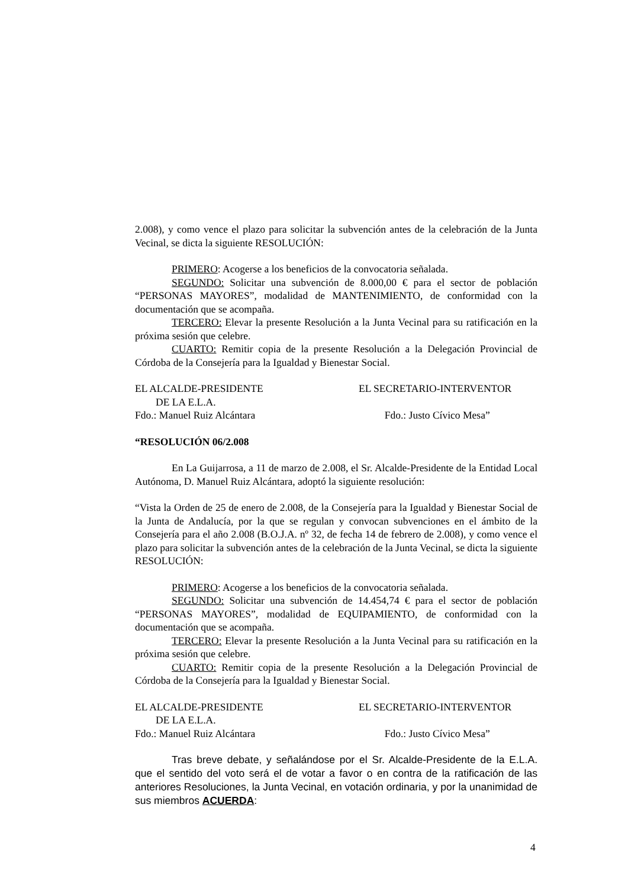2.008), y como vence el plazo para solicitar la subvención antes de la celebración de la Junta Vecinal, se dicta la siguiente RESOLUCIÓN:
PRIMERO: Acogerse a los beneficios de la convocatoria señalada.
SEGUNDO: Solicitar una subvención de 8.000,00 € para el sector de población “PERSONAS MAYORES”, modalidad de MANTENIMIENTO, de conformidad con la documentación que se acompaña.
TERCERO: Elevar la presente Resolución a la Junta Vecinal para su ratificación en la próxima sesión que celebre.
CUARTO: Remitir copia de la presente Resolución a la Delegación Provincial de Córdoba de la Consejería para la Igualdad y Bienestar Social.
EL ALCALDE-PRESIDENTE
DE LA E.L.A.
Fdo.: Manuel Ruiz Alcántara
EL SECRETARIO-INTERVENTOR
Fdo.: Justo Cívico Mesa”
“RESOLUCIÓN 06/2.008
En La Guijarrosa, a 11 de marzo de 2.008, el Sr. Alcalde-Presidente de la Entidad Local Autónoma, D. Manuel Ruiz Alcántara, adoptó la siguiente resolución:
“Vista la Orden de 25 de enero de 2.008, de la Consejería para la Igualdad y Bienestar Social de la Junta de Andalucía, por la que se regulan y convocan subvenciones en el ámbito de la Consejería para el año 2.008 (B.O.J.A. nº 32, de fecha 14 de febrero de 2.008), y como vence el plazo para solicitar la subvención antes de la celebración de la Junta Vecinal, se dicta la siguiente RESOLUCIÓN:
PRIMERO: Acogerse a los beneficios de la convocatoria señalada.
SEGUNDO: Solicitar una subvención de 14.454,74 € para el sector de población “PERSONAS MAYORES”, modalidad de EQUIPAMIENTO, de conformidad con la documentación que se acompaña.
TERCERO: Elevar la presente Resolución a la Junta Vecinal para su ratificación en la próxima sesión que celebre.
CUARTO: Remitir copia de la presente Resolución a la Delegación Provincial de Córdoba de la Consejería para la Igualdad y Bienestar Social.
EL ALCALDE-PRESIDENTE
DE LA E.L.A.
Fdo.: Manuel Ruiz Alcántara
EL SECRETARIO-INTERVENTOR
Fdo.: Justo Cívico Mesa”
Tras breve debate, y señalándose por el Sr. Alcalde-Presidente de la E.L.A. que el sentido del voto será el de votar a favor o en contra de la ratificación de las anteriores Resoluciones, la Junta Vecinal, en votación ordinaria, y por la unanimidad de sus miembros ACUERDA:
4